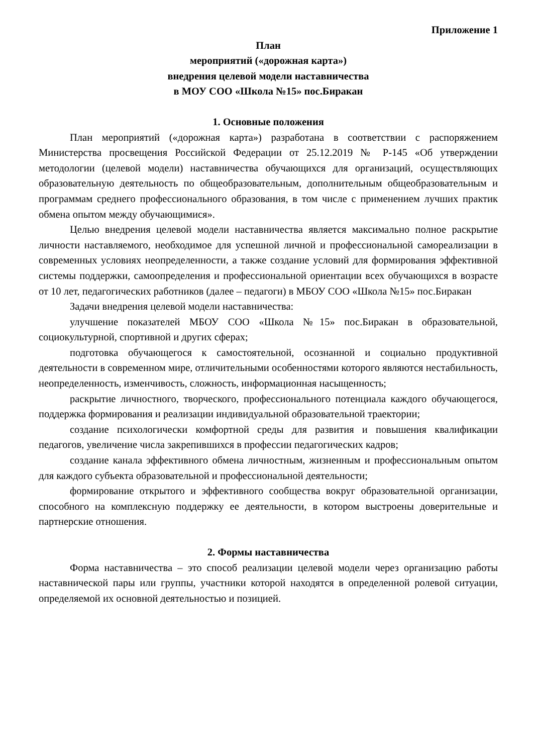Приложение 1
План
мероприятий («дорожная карта»)
внедрения целевой модели наставничества
в МОУ СОО «Школа №15» пос.Биракан
1. Основные положения
План мероприятий («дорожная карта») разработана в соответствии с распоряжением Министерства просвещения Российской Федерации от 25.12.2019 № Р-145 «Об утверждении методологии (целевой модели) наставничества обучающихся для организаций, осуществляющих образовательную деятельность по общеобразовательным, дополнительным общеобразовательным и программам среднего профессионального образования, в том числе с применением лучших практик обмена опытом между обучающимися».
Целью внедрения целевой модели наставничества является максимально полное раскрытие личности наставляемого, необходимое для успешной личной и профессиональной самореализации в современных условиях неопределенности, а также создание условий для формирования эффективной системы поддержки, самоопределения и профессиональной ориентации всех обучающихся в возрасте от 10 лет, педагогических работников (далее – педагоги) в МБОУ СОО «Школа №15» пос.Биракан
Задачи внедрения целевой модели наставничества:
улучшение показателей МБОУ СОО «Школа №15» пос.Биракан в образовательной, социокультурной, спортивной и других сферах;
подготовка обучающегося к самостоятельной, осознанной и социально продуктивной деятельности в современном мире, отличительными особенностями которого являются нестабильность, неопределенность, изменчивость, сложность, информационная насыщенность;
раскрытие личностного, творческого, профессионального потенциала каждого обучающегося, поддержка формирования и реализации индивидуальной образовательной траектории;
создание психологически комфортной среды для развития и повышения квалификации педагогов, увеличение числа закрепившихся в профессии педагогических кадров;
создание канала эффективного обмена личностным, жизненным и профессиональным опытом для каждого субъекта образовательной и профессиональной деятельности;
формирование открытого и эффективного сообщества вокруг образовательной организации, способного на комплексную поддержку ее деятельности, в котором выстроены доверительные и партнерские отношения.
2. Формы наставничества
Форма наставничества – это способ реализации целевой модели через организацию работы наставнической пары или группы, участники которой находятся в определенной ролевой ситуации, определяемой их основной деятельностью и позицией.